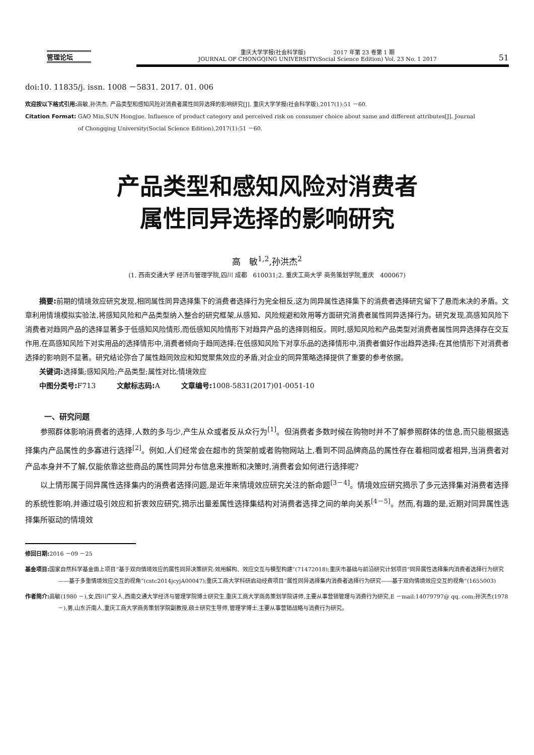管理论坛
重庆大学学报(社会科学版)　　　　　2017 年第 23 卷第 1 期
JOURNAL OF CHONGQING UNIVERSITY(Social Science Edition) Vol. 23 No. 1 2017
51
doi:10. 11835/j. issn. 1008 －5831. 2017. 01. 006
欢迎按以下格式引用: 高敏,孙洪杰. 产品类型和感知风险对消费者属性同异选择的影响研究[J]. 重庆大学学报(社会科学版),2017(1):51 －60.
Citation Format: GAO Min,SUN Hongjue. Influence of product category and perceived risk on consumer choice about same and different attributes[J]. Journal
of Chongqing University(Social Science Edition),2017(1):51 －60.
产品类型和感知风险对消费者
属性同异选择的影响研究
高　敏<sup>1,2</sup>,孙洪杰<sup>2</sup>
(1. 西南交通大学 经济与管理学院,四川 成都　610031;2. 重庆工商大学 商务策划学院,重庆　400067)
摘要: 前期的情境效应研究发现,相同属性同异选择集下的消费者选择行为完全相反,这为同异属性选择集下的消费者选择研究留下了悬而未决的矛盾。文章利用情境模拟实验法,将感知风险和产品类型纳入整合的研究框架,从感知、风险规避和效用等方面研究消费者属性同异选择行为。研究发现,高感知风险下消费者对趋同产品的选择显著多于低感知风险情形,而低感知风险情形下对趋异产品的选择则相反。同时,感知风险和产品类型对消费者属性同异选择存在交互作用,在高感知风险下对实用品的选择情形中,消费者倾向于趋同选择;在低感知风险下对享乐品的选择情形中,消费者偏好作出趋异选择;在其他情形下对消费者选择的影响则不显著。研究结论弥合了属性趋同效应和知觉聚焦效应的矛盾,对企业的同异策略选择提供了重要的参考依据。
关键词: 选择集;感知风险;产品类型;属性对比;情境效应
中图分类号: F713　　　文献标志码: A　　　文章编号: 1008-5831(2017)01-0051-10
一、研究问题
参照群体影响消费者的选择,人数的多与少,产生从众或者反从众行为<sup>[1]</sup>。但消费者多数时候在购物时并不了解参照群体的信息,而只能根据选择集内产品属性的多寡进行选择<sup>[2]</sup>。例如,人们经常会在超市的货架前或者购物网站上,看到不同品牌商品的属性存在着相同或者相异,当消费者对产品本身并不了解,仅能依靠这些商品的属性同异分布信息来推断和决策时,消费者会如何进行选择呢?
以上情形属于同异属性选择集内的消费者选择问题,是近年来情境效应研究关注的新命题<sup>[3－4]</sup>。情境效应研究揭示了多元选择集对消费者选择的系统性影响,并通过吸引效应和折衷效应研究,揭示出量差属性选择集结构对消费者选择之间的单向关系<sup>[4－5]</sup>。然而,有趣的是,近期对同异属性选择集所驱动的情境效
修回日期: 2016 －09 －25
基金项目: 国家自然科学基金面上项目“基于双向情境效应的属性同异决策研究:效用解构、效应交互与模型构建”(71472018);重庆市基础与前沿研究计划项目“同异属性选择集内消费者选择行为研究——基于多重情境效应交互的视角”(cstc2014jcyjA00047);重庆工商大学科研启动经费项目“属性同异选择集内消费者选择行为研究——基于双向情境效应交互的视角”(1655003)
作者简介: 高敏(1980 －),女,四川广安人,西南交通大学经济与管理学院博士研究生,重庆工商大学商务策划学院讲师,主要从事营销管理与消费行为研究,E －mail:14079797@ qq. com;孙洪杰(1978 －),男,山东沂南人,重庆工商大学商务策划学院副教授,硕士研究生导师,管理学博士,主要从事营销战略与消费行为研究。